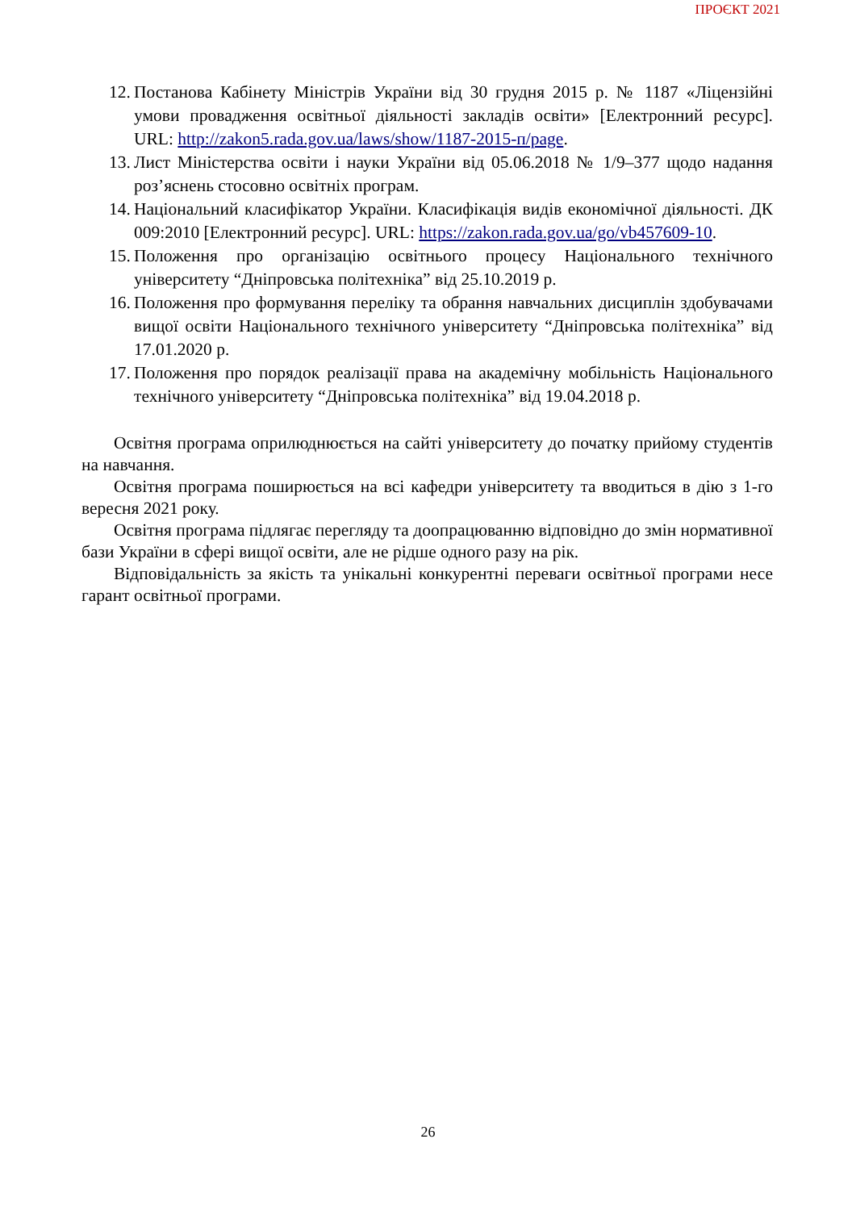ПРОЄКТ 2021
12. Постанова Кабінету Міністрів України від 30 грудня 2015 р. № 1187 «Ліцензійні умови провадження освітньої діяльності закладів освіти» [Електронний ресурс]. URL: http://zakon5.rada.gov.ua/laws/show/1187-2015-п/page.
13. Лист Міністерства освіти і науки України від 05.06.2018 № 1/9–377 щодо надання роз’яснень стосовно освітніх програм.
14. Національний класифікатор України. Класифікація видів економічної діяльності. ДК 009:2010 [Електронний ресурс]. URL: https://zakon.rada.gov.ua/go/vb457609-10.
15. Положення про організацію освітнього процесу Національного технічного університету “Дніпровська політехніка” від 25.10.2019 р.
16. Положення про формування переліку та обрання навчальних дисциплін здобувачами вищої освіти Національного технічного університету “Дніпровська політехніка” від 17.01.2020 р.
17. Положення про порядок реалізації права на академічну мобільність Національного технічного університету “Дніпровська політехніка” від 19.04.2018 р.
Освітня програма оприлюднюється на сайті університету до початку прийому студентів на навчання.
Освітня програма поширюється на всі кафедри університету та вводиться в дію з 1-го вересня 2021 року.
Освітня програма підлягає перегляду та доопрацюванню відповідно до змін нормативної бази України в сфері вищої освіти, але не рідше одного разу на рік.
Відповідальність за якість та унікальні конкурентні переваги освітньої програми несе гарант освітньої програми.
26